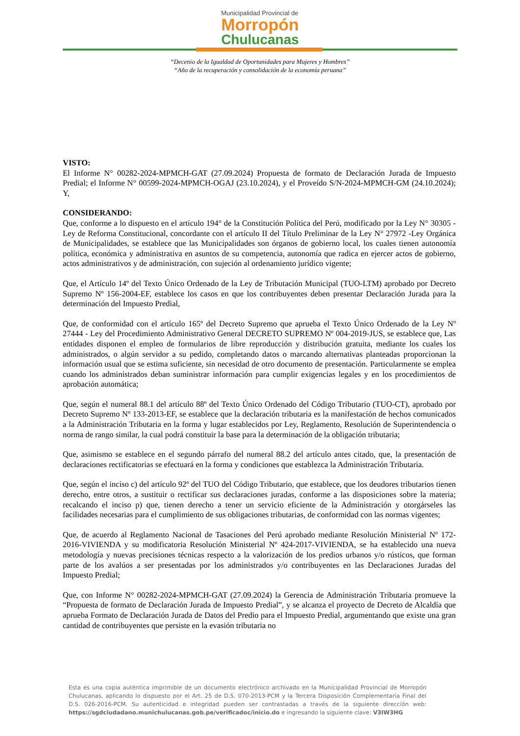Municipalidad Provincial de
Morropón
Chulucanas
“Decenio de la Igualdad de Oportunidades para Mujeres y Hombres”
“Año de la recuperación y consolidación de la economía peruana”
VISTO:
El Informe N° 00282-2024-MPMCH-GAT (27.09.2024) Propuesta de formato de Declaración Jurada de Impuesto Predial; el Informe N° 00599-2024-MPMCH-OGAJ (23.10.2024), y el Proveído S/N-2024-MPMCH-GM (24.10.2024); Y,
CONSIDERANDO:
Que, conforme a lo dispuesto en el artículo 194° de la Constitución Política del Perú, modificado por la Ley N° 30305 - Ley de Reforma Constitucional, concordante con el artículo II del Título Preliminar de la Ley N° 27972 -Ley Orgánica de Municipalidades, se establece que las Municipalidades son órganos de gobierno local, los cuales tienen autonomía política, económica y administrativa en asuntos de su competencia, autonomía que radica en ejercer actos de gobierno, actos administrativos y de administración, con sujeción al ordenamiento jurídico vigente;
Que, el Artículo 14º del Texto Único Ordenado de la Ley de Tributación Municipal (TUO-LTM) aprobado por Decreto Supremo Nº 156-2004-EF, establece los casos en que los contribuyentes deben presentar Declaración Jurada para la determinación del Impuesto Predial,
Que, de conformidad con el artículo 165º del Decreto Supremo que aprueba el Texto Único Ordenado de la Ley Nº 27444 - Ley del Procedimiento Administrativo General DECRETO SUPREMO Nº 004-2019-JUS, se establece que, Las entidades disponen el empleo de formularios de libre reproducción y distribución gratuita, mediante los cuales los administrados, o algún servidor a su pedido, completando datos o marcando alternativas planteadas proporcionan la información usual que se estima suficiente, sin necesidad de otro documento de presentación. Particularmente se emplea cuando los administrados deban suministrar información para cumplir exigencias legales y en los procedimientos de aprobación automática;
Que, según el numeral 88.1 del artículo 88º del Texto Único Ordenado del Código Tributario (TUO-CT), aprobado por Decreto Supremo Nº 133-2013-EF, se establece que la declaración tributaria es la manifestación de hechos comunicados a la Administración Tributaria en la forma y lugar establecidos por Ley, Reglamento, Resolución de Superintendencia o norma de rango similar, la cual podrá constituir la base para la determinación de la obligación tributaria;
Que, asimismo se establece en el segundo párrafo del numeral 88.2 del artículo antes citado, que, la presentación de declaraciones rectificatorias se efectuará en la forma y condiciones que establezca la Administración Tributaria.
Que, según el inciso c) del artículo 92º del TUO del Código Tributario, que establece, que los deudores tributarios tienen derecho, entre otros, a sustituir o rectificar sus declaraciones juradas, conforme a las disposiciones sobre la materia; recalcando el inciso p) que, tienen derecho a tener un servicio eficiente de la Administración y otorgárseles las facilidades necesarias para el cumplimiento de sus obligaciones tributarias, de conformidad con las normas vigentes;
Que, de acuerdo al Reglamento Nacional de Tasaciones del Perú aprobado mediante Resolución Ministerial Nº 172-2016-VIVIENDA y su modificatoria Resolución Ministerial Nº 424-2017-VIVIENDA, se ha establecido una nueva metodología y nuevas precisiones técnicas respecto a la valorización de los predios urbanos y/o rústicos, que forman parte de los avalúos a ser presentadas por los administrados y/o contribuyentes en las Declaraciones Juradas del Impuesto Predial;
Que, con Informe N° 00282-2024-MPMCH-GAT (27.09.2024) la Gerencia de Administración Tributaria promueve la “Propuesta de formato de Declaración Jurada de Impuesto Predial”, y se alcanza el proyecto de Decreto de Alcaldía que aprueba Formato de Declaración Jurada de Datos del Predio para el Impuesto Predial, argumentando que existe una gran cantidad de contribuyentes que persiste en la evasión tributaria no
Esta es una copia auténtica imprimible de un documento electrónico archivado en la Municipalidad Provincial de Morropón Chulucanas, aplicando lo dispuesto por el Art. 25 de D.S. 070-2013-PCM y la Tercera Disposición Complementaria Final del D.S. 026-2016-PCM. Su autenticidad e integridad pueden ser contrastadas a través de la siguiente dirección web: https://sgdciudadano.munichulucanas.gob.pe/verificadoc/inicio.do e ingresando la siguiente clave: V3IW3HG